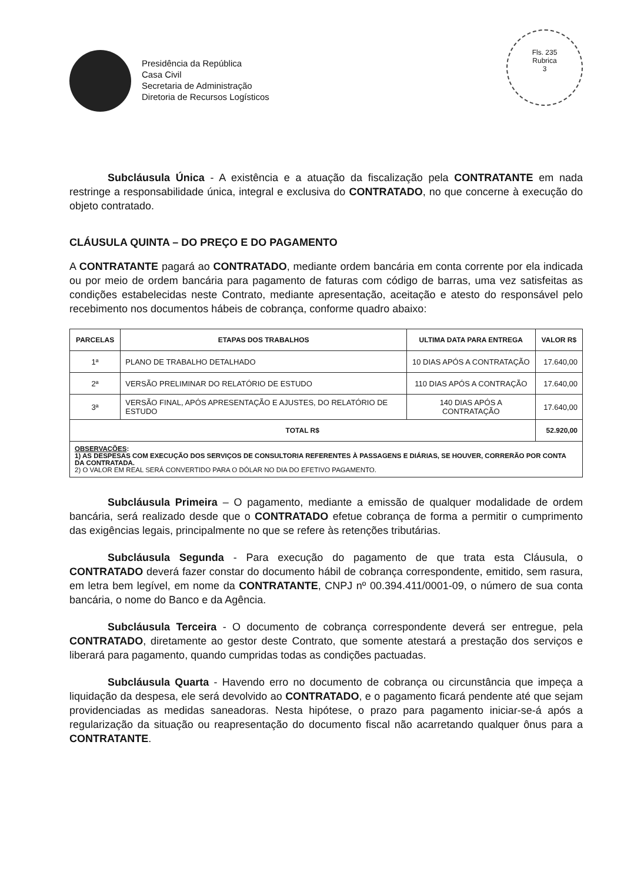Presidência da República
Casa Civil
Secretaria de Administração
Diretoria de Recursos Logísticos
Fls. 235
Rubrica
3
Subcláusula Única - A existência e a atuação da fiscalização pela CONTRATANTE em nada restringe a responsabilidade única, integral e exclusiva do CONTRATADO, no que concerne à execução do objeto contratado.
CLÁUSULA QUINTA – DO PREÇO E DO PAGAMENTO
A CONTRATANTE pagará ao CONTRATADO, mediante ordem bancária em conta corrente por ela indicada ou por meio de ordem bancária para pagamento de faturas com código de barras, uma vez satisfeitas as condições estabelecidas neste Contrato, mediante apresentação, aceitação e atesto do responsável pelo recebimento nos documentos hábeis de cobrança, conforme quadro abaixo:
| PARCELAS | ETAPAS DOS TRABALHOS | ULTIMA DATA PARA ENTREGA | VALOR R$ |
| --- | --- | --- | --- |
| 1ª | PLANO DE TRABALHO DETALHADO | 10 DIAS APÓS A CONTRATAÇÃO | 17.640,00 |
| 2ª | VERSÃO PRELIMINAR DO RELATÓRIO DE ESTUDO | 110 DIAS APÓS A CONTRAÇÃO | 17.640,00 |
| 3ª | VERSÃO FINAL, APÓS APRESENTAÇÃO E AJUSTES, DO RELATÓRIO DE ESTUDO | 140 DIAS APÓS A CONTRATAÇÃO | 17.640,00 |
| TOTAL R$ | | | 52.920,00 |
| OBSERVAÇÕES : 1) AS DESPESAS COM EXECUÇÃO DOS SERVIÇOS DE CONSULTORIA REFERENTES À PASSAGENS E DIÁRIAS, SE HOUVER, CORRERÃO POR CONTA DA CONTRATADA. 2) O VALOR EM REAL SERÁ CONVERTIDO PARA O DÓLAR NO DIA DO EFETIVO PAGAMENTO. | | | |
Subcláusula Primeira – O pagamento, mediante a emissão de qualquer modalidade de ordem bancária, será realizado desde que o CONTRATADO efetue cobrança de forma a permitir o cumprimento das exigências legais, principalmente no que se refere às retenções tributárias.
Subcláusula Segunda - Para execução do pagamento de que trata esta Cláusula, o CONTRATADO deverá fazer constar do documento hábil de cobrança correspondente, emitido, sem rasura, em letra bem legível, em nome da CONTRATANTE, CNPJ nº 00.394.411/0001-09, o número de sua conta bancária, o nome do Banco e da Agência.
Subcláusula Terceira - O documento de cobrança correspondente deverá ser entregue, pela CONTRATADO, diretamente ao gestor deste Contrato, que somente atestará a prestação dos serviços e liberará para pagamento, quando cumpridas todas as condições pactuadas.
Subcláusula Quarta - Havendo erro no documento de cobrança ou circunstância que impeça a liquidação da despesa, ele será devolvido ao CONTRATADO, e o pagamento ficará pendente até que sejam providenciadas as medidas saneadoras. Nesta hipótese, o prazo para pagamento iniciar-se-á após a regularização da situação ou reapresentação do documento fiscal não acarretando qualquer ônus para a CONTRATANTE.